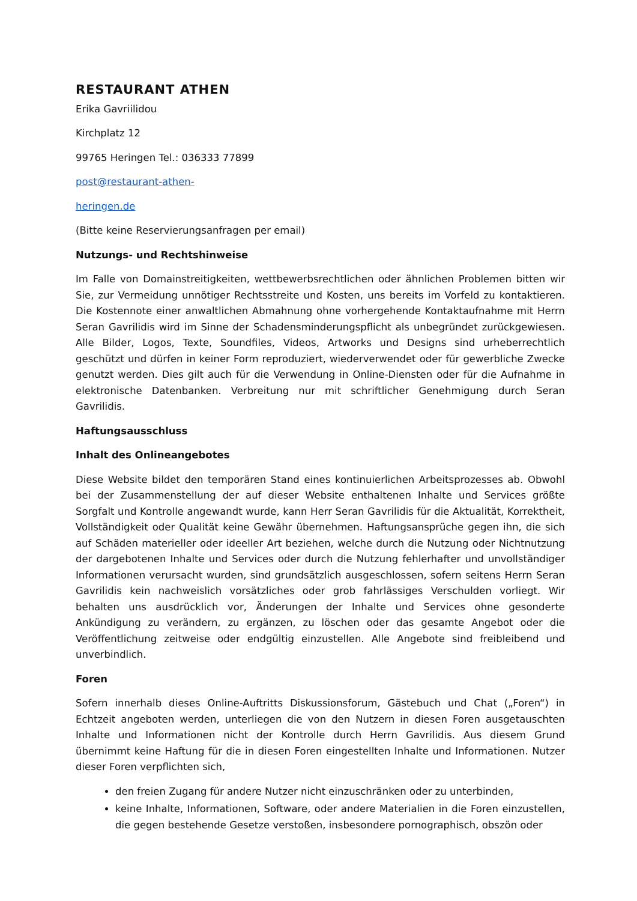RESTAURANT ATHEN
Erika Gavriilidou
Kirchplatz 12
99765 Heringen Tel.: 036333 77899
post@restaurant-athen-
heringen.de
(Bitte keine Reservierungsanfragen per email)
Nutzungs- und Rechtshinweise
Im Falle von Domainstreitigkeiten, wettbewerbsrechtlichen oder ähnlichen Problemen bitten wir Sie, zur Vermeidung unnötiger Rechtsstreite und Kosten, uns bereits im Vorfeld zu kontaktieren. Die Kostennote einer anwaltlichen Abmahnung ohne vorhergehende Kontaktaufnahme mit Herrn Seran Gavrilidis wird im Sinne der Schadensminderungspflicht als unbegründet zurückgewiesen. Alle Bilder, Logos, Texte, Soundfiles, Videos, Artworks und Designs sind urheberrechtlich geschützt und dürfen in keiner Form reproduziert, wiederverwendet oder für gewerbliche Zwecke genutzt werden. Dies gilt auch für die Verwendung in Online-Diensten oder für die Aufnahme in elektronische Datenbanken. Verbreitung nur mit schriftlicher Genehmigung durch Seran Gavrilidis.
Haftungsausschluss
Inhalt des Onlineangebotes
Diese Website bildet den temporären Stand eines kontinuierlichen Arbeitsprozesses ab. Obwohl bei der Zusammenstellung der auf dieser Website enthaltenen Inhalte und Services größte Sorgfalt und Kontrolle angewandt wurde, kann Herr Seran Gavrilidis für die Aktualität, Korrektheit, Vollständigkeit oder Qualität keine Gewähr übernehmen. Haftungsansprüche gegen ihn, die sich auf Schäden materieller oder ideeller Art beziehen, welche durch die Nutzung oder Nichtnutzung der dargebotenen Inhalte und Services oder durch die Nutzung fehlerhafter und unvollständiger Informationen verursacht wurden, sind grundsätzlich ausgeschlossen, sofern seitens Herrn Seran Gavrilidis kein nachweislich vorsätzliches oder grob fahrlässiges Verschulden vorliegt. Wir behalten uns ausdrücklich vor, Änderungen der Inhalte und Services ohne gesonderte Ankündigung zu verändern, zu ergänzen, zu löschen oder das gesamte Angebot oder die Veröffentlichung zeitweise oder endgültig einzustellen. Alle Angebote sind freibleibend und unverbindlich.
Foren
Sofern innerhalb dieses Online-Auftritts Diskussionsforum, Gästebuch und Chat („Foren“) in Echtzeit angeboten werden, unterliegen die von den Nutzern in diesen Foren ausgetauschten Inhalte und Informationen nicht der Kontrolle durch Herrn Gavrilidis. Aus diesem Grund übernimmt keine Haftung für die in diesen Foren eingestellten Inhalte und Informationen. Nutzer dieser Foren verpflichten sich,
den freien Zugang für andere Nutzer nicht einzuschränken oder zu unterbinden,
keine Inhalte, Informationen, Software, oder andere Materialien in die Foren einzustellen, die gegen bestehende Gesetze verstoßen, insbesondere pornographisch, obszön oder